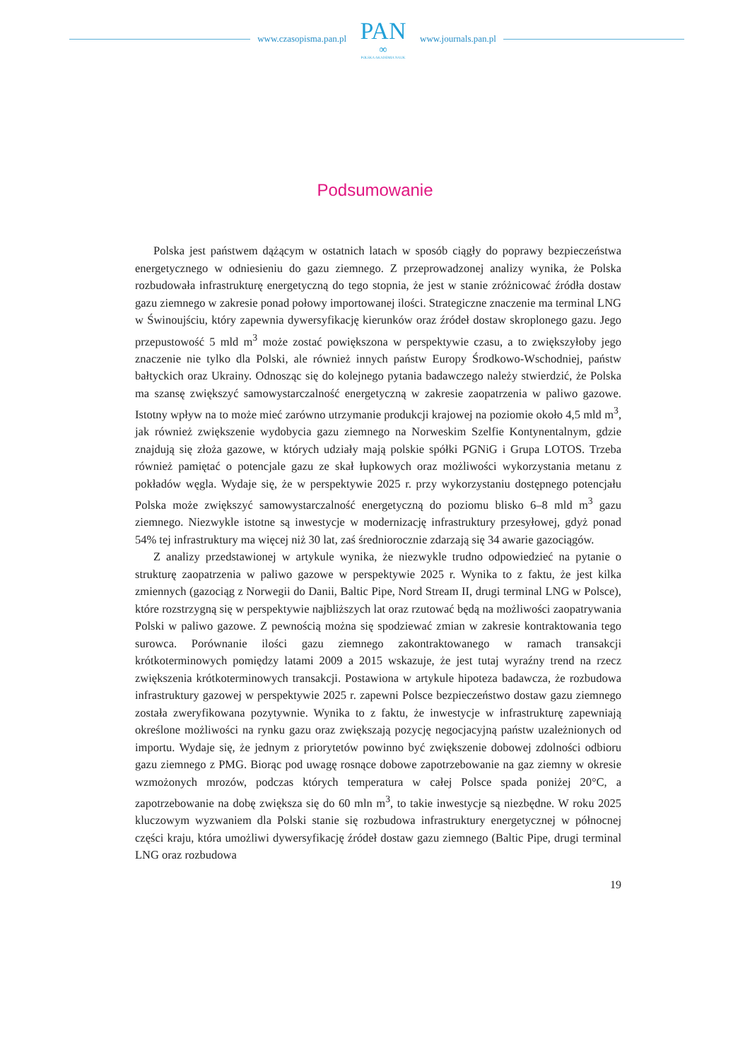www.czasopisma.pan.pl
PAN
∞
POLSKA AKADEMIA NAUK
www.journals.pan.pl
Podsumowanie
Polska jest państwem dążącym w ostatnich latach w sposób ciągły do poprawy bezpieczeństwa energetycznego w odniesieniu do gazu ziemnego. Z przeprowadzonej analizy wynika, że Polska rozbudowała infrastrukturę energetyczną do tego stopnia, że jest w stanie zróżnicować źródła dostaw gazu ziemnego w zakresie ponad połowy importowanej ilości. Strategiczne znaczenie ma terminal LNG w Świnoujściu, który zapewnia dywersyfikację kierunków oraz źródeł dostaw skroplonego gazu. Jego przepustowość 5 mld m<sup>3</sup> może zostać powiększona w perspektywie czasu, a to zwiększyłoby jego znaczenie nie tylko dla Polski, ale również innych państw Europy Środkowo-Wschodniej, państw bałtyckich oraz Ukrainy. Odnosząc się do kolejnego pytania badawczego należy stwierdzić, że Polska ma szansę zwiększyć samowystarczalność energetyczną w zakresie zaopatrzenia w paliwo gazowe. Istotny wpływ na to może mieć zarówno utrzymanie produkcji krajowej na poziomie około 4,5 mld m<sup>3</sup>, jak również zwiększenie wydobycia gazu ziemnego na Norweskim Szelfie Kontynentalnym, gdzie znajdują się złoża gazowe, w których udziały mają polskie spółki PGNiG i Grupa LOTOS. Trzeba również pamiętać o potencjale gazu ze skał łupkowych oraz możliwości wykorzystania metanu z pokładów węgla. Wydaje się, że w perspektywie 2025 r. przy wykorzystaniu dostępnego potencjału Polska może zwiększyć samowystarczalność energetyczną do poziomu blisko 6–8 mld m<sup>3</sup> gazu ziemnego. Niezwykle istotne są inwestycje w modernizację infrastruktury przesyłowej, gdyż ponad 54% tej infrastruktury ma więcej niż 30 lat, zaś średniorocznie zdarzają się 34 awarie gazociągów.
Z analizy przedstawionej w artykule wynika, że niezwykle trudno odpowiedzieć na pytanie o strukturę zaopatrzenia w paliwo gazowe w perspektywie 2025 r. Wynika to z faktu, że jest kilka zmiennych (gazociąg z Norwegii do Danii, Baltic Pipe, Nord Stream II, drugi terminal LNG w Polsce), które rozstrzygną się w perspektywie najbliższych lat oraz rzutować będą na możliwości zaopatrywania Polski w paliwo gazowe. Z pewnością można się spodziewać zmian w zakresie kontraktowania tego surowca. Porównanie ilości gazu ziemnego zakontraktowanego w ramach transakcji krótkoterminowych pomiędzy latami 2009 a 2015 wskazuje, że jest tutaj wyraźny trend na rzecz zwiększenia krótkoterminowych transakcji. Postawiona w artykule hipoteza badawcza, że rozbudowa infrastruktury gazowej w perspektywie 2025 r. zapewni Polsce bezpieczeństwo dostaw gazu ziemnego została zweryfikowana pozytywnie. Wynika to z faktu, że inwestycje w infrastrukturę zapewniają określone możliwości na rynku gazu oraz zwiększają pozycję negocjacyjną państw uzależnionych od importu. Wydaje się, że jednym z priorytetów powinno być zwiększenie dobowej zdolności odbioru gazu ziemnego z PMG. Biorąc pod uwagę rosnące dobowe zapotrzebowanie na gaz ziemny w okresie wzmożonych mrozów, podczas których temperatura w całej Polsce spada poniżej 20°C, a zapotrzebowanie na dobę zwiększa się do 60 mln m<sup>3</sup>, to takie inwestycje są niezbędne. W roku 2025 kluczowym wyzwaniem dla Polski stanie się rozbudowa infrastruktury energetycznej w północnej części kraju, która umożliwi dywersyfikację źródeł dostaw gazu ziemnego (Baltic Pipe, drugi terminal LNG oraz rozbudowa
19